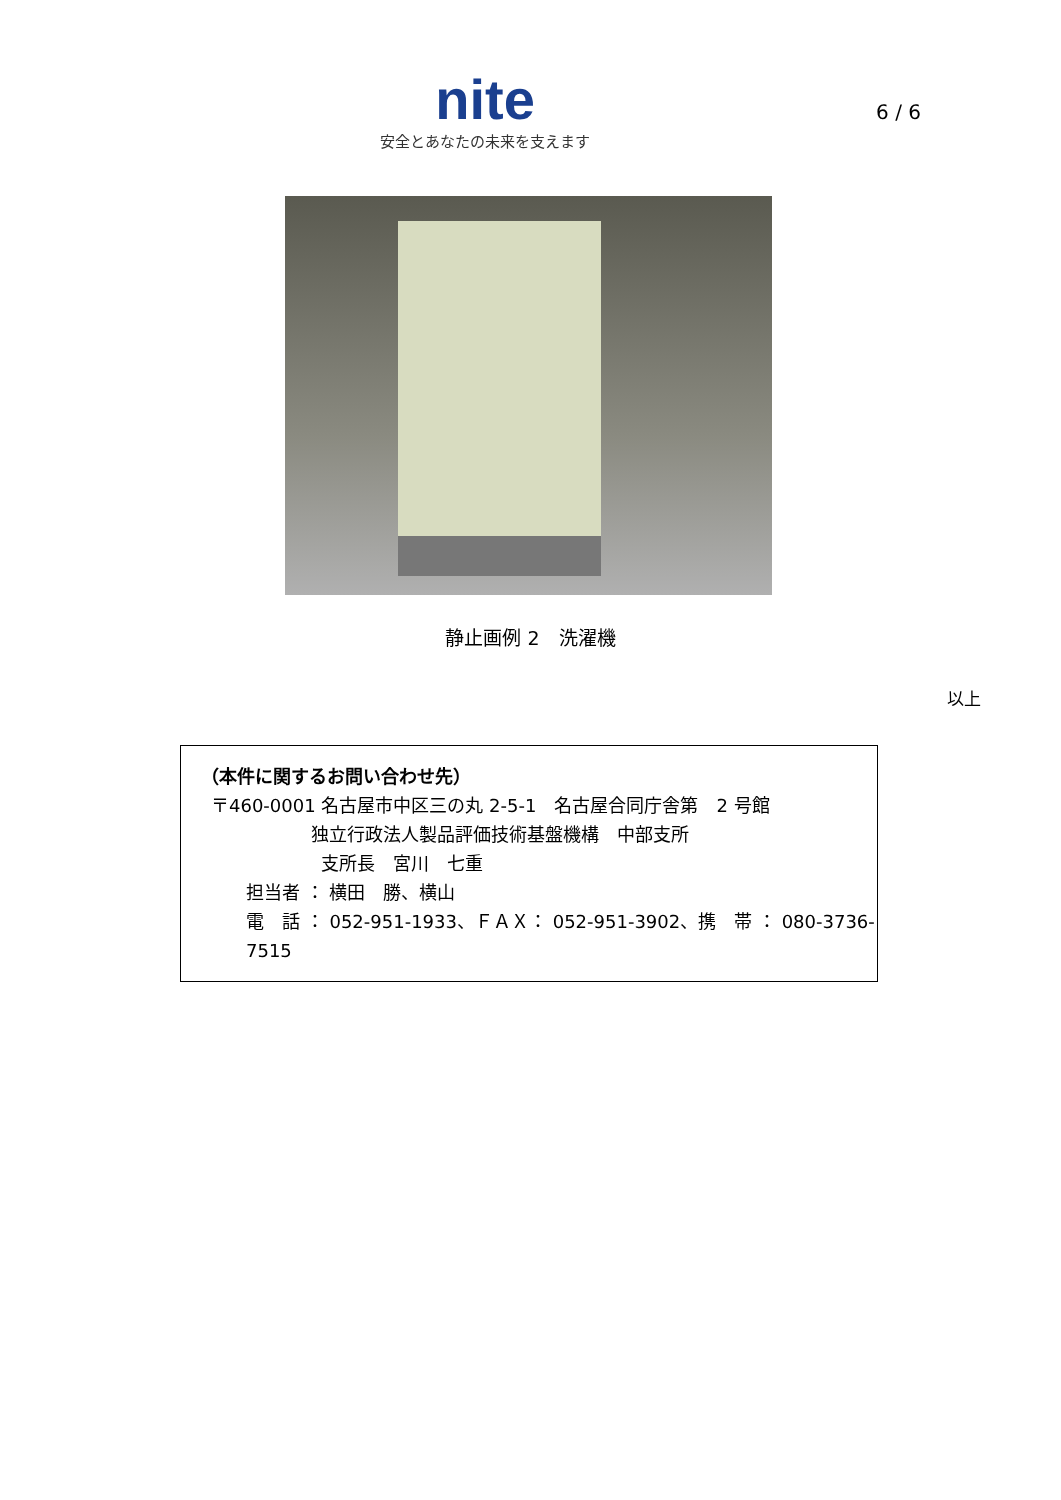nite
安全とあなたの未来を支えます
6 / 6
静止画例 2　洗濯機
以上
（本件に関するお問い合わせ先）
〒460-0001 名古屋市中区三の丸 2-5-1　名古屋合同庁舎第　2 号館
独立行政法人製品評価技術基盤機構　中部支所
支所長　宮川　七重
担当者 ： 横田　勝、横山
電　話 ： 052-951-1933、ＦＡＸ： 052-951-3902、携　帯 ： 080-3736-7515